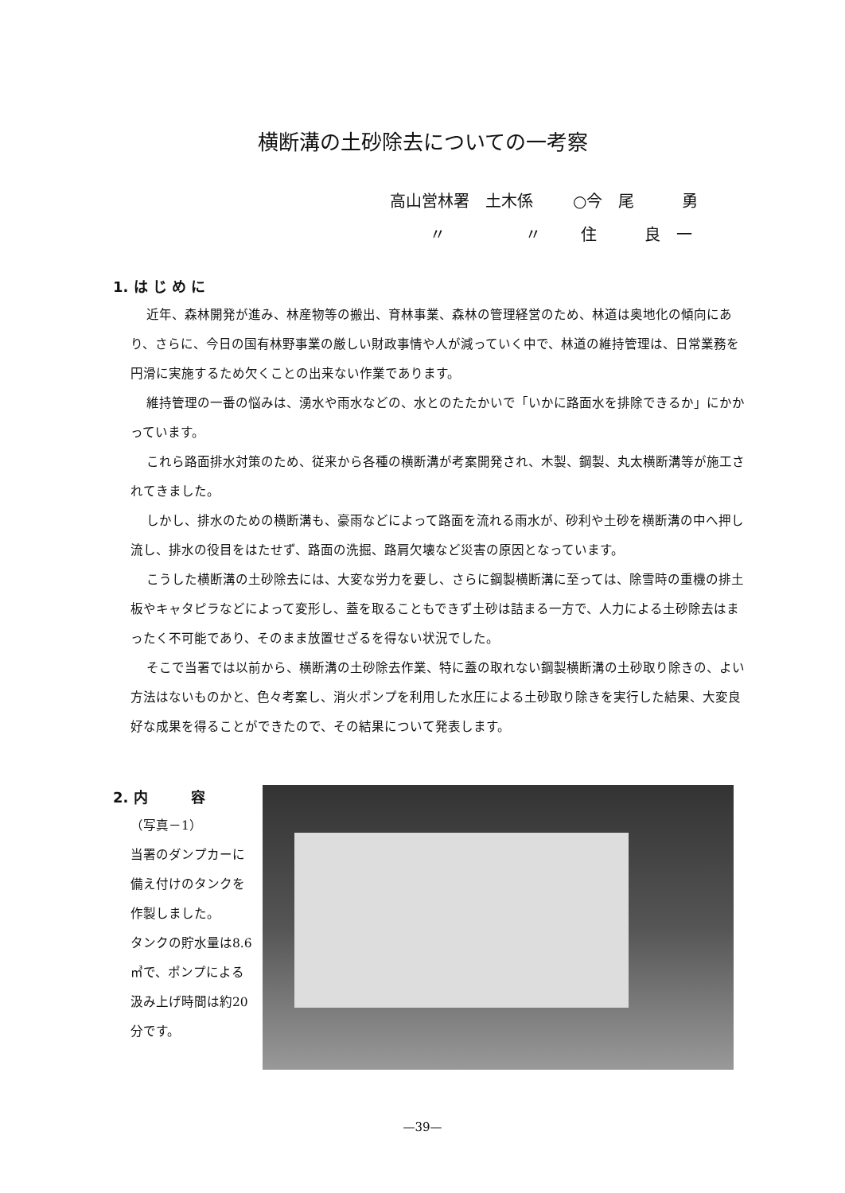横断溝の土砂除去についての一考察
高山営林署 土木係 ○今　尾　　　勇
〃 〃 住　　　良　一
1. は じ め に
近年、森林開発が進み、林産物等の搬出、育林事業、森林の管理経営のため、林道は奥地化の傾向にあり、さらに、今日の国有林野事業の厳しい財政事情や人が減っていく中で、林道の維持管理は、日常業務を円滑に実施するため欠くことの出来ない作業であります。
維持管理の一番の悩みは、湧水や雨水などの、水とのたたかいで「いかに路面水を排除できるか」にかかっています。
これら路面排水対策のため、従来から各種の横断溝が考案開発され、木製、鋼製、丸太横断溝等が施工されてきました。
しかし、排水のための横断溝も、豪雨などによって路面を流れる雨水が、砂利や土砂を横断溝の中へ押し流し、排水の役目をはたせず、路面の洗掘、路肩欠壊など災害の原因となっています。
こうした横断溝の土砂除去には、大変な労力を要し、さらに鋼製横断溝に至っては、除雪時の重機の排土板やキャタピラなどによって変形し、蓋を取ることもできず土砂は詰まる一方で、人力による土砂除去はまったく不可能であり、そのまま放置せざるを得ない状況でした。
そこで当署では以前から、横断溝の土砂除去作業、特に蓋の取れない鋼製横断溝の土砂取り除きの、よい方法はないものかと、色々考案し、消火ポンプを利用した水圧による土砂取り除きを実行した結果、大変良好な成果を得ることができたので、その結果について発表します。
2. 内　　　容
（写真－1）
当署のダンプカーに備え付けのタンクを作製しました。
タンクの貯水量は8.6㎥で、ポンプによる汲み上げ時間は約20分です。
—39—